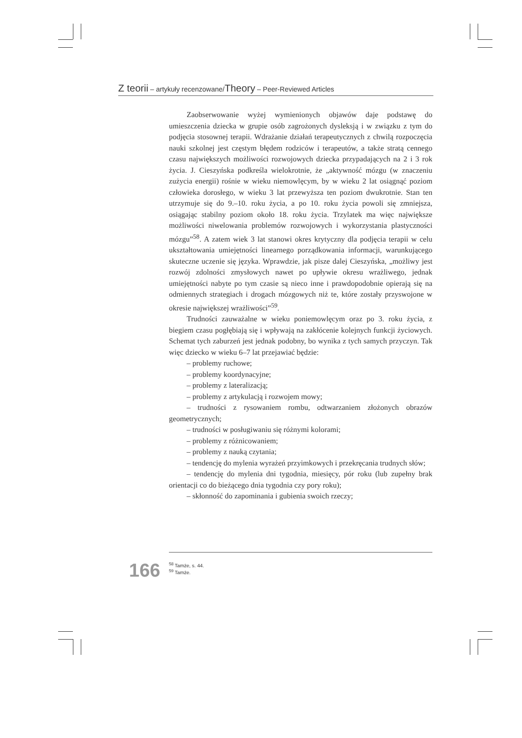Z teorii – artykuły recenzowane/Theory – Peer-Reviewed Articles
Zaobserwowanie wyżej wymienionych objawów daje podstawę do umieszczenia dziecka w grupie osób zagrożonych dysleksją i w związku z tym do podjęcia stosownej terapii. Wdrażanie działań terapeutycznych z chwilą rozpoczęcia nauki szkolnej jest częstym błędem rodziców i terapeutów, a także stratą cennego czasu największych możliwości rozwojowych dziecka przypadających na 2 i 3 rok życia. J. Cieszyńska podkreśla wielokrotnie, że „aktywność mózgu (w znaczeniu zużycia energii) rośnie w wieku niemowlęcym, by w wieku 2 lat osiągnąć poziom człowieka dorosłego, w wieku 3 lat przewyższa ten poziom dwukrotnie. Stan ten utrzymuje się do 9.–10. roku życia, a po 10. roku życia powoli się zmniejsza, osiągając stabilny poziom około 18. roku życia. Trzylatek ma więc największe możliwości niwelowania problemów rozwojowych i wykorzystania plastyczności mózgu”<sup>58</sup>. A zatem wiek 3 lat stanowi okres krytyczny dla podjęcia terapii w celu ukształtowania umiejętności linearnego porządkowania informacji, warunkującego skuteczne uczenie się języka. Wprawdzie, jak pisze dalej Cieszyńska, „możliwy jest rozwój zdolności zmysłowych nawet po upływie okresu wrażliwego, jednak umiejętności nabyte po tym czasie są nieco inne i prawdopodobnie opierają się na odmiennych strategiach i drogach mózgowych niż te, które zostały przyswojone w okresie największej wrażliwości”<sup>59</sup>.
Trudności zauważalne w wieku poniemowlęcym oraz po 3. roku życia, z biegiem czasu pogłębiają się i wpływają na zakłócenie kolejnych funkcji życiowych. Schemat tych zaburzeń jest jednak podobny, bo wynika z tych samych przyczyn. Tak więc dziecko w wieku 6–7 lat przejawiać będzie:
– problemy ruchowe;
– problemy koordynacyjne;
– problemy z lateralizacją;
– problemy z artykulacją i rozwojem mowy;
– trudności z rysowaniem rombu, odtwarzaniem złożonych obrazów geometrycznych;
– trudności w posługiwaniu się różnymi kolorami;
– problemy z różnicowaniem;
– problemy z nauką czytania;
– tendencję do mylenia wyrażeń przyimkowych i przekręcania trudnych słów;
– tendencję do mylenia dni tygodnia, miesięcy, pór roku (lub zupełny brak orientacji co do bieżącego dnia tygodnia czy pory roku);
– skłonność do zapominania i gubienia swoich rzeczy;
166
<sup>58</sup> Tamże, s. 44.
<sup>59</sup> Tamże.